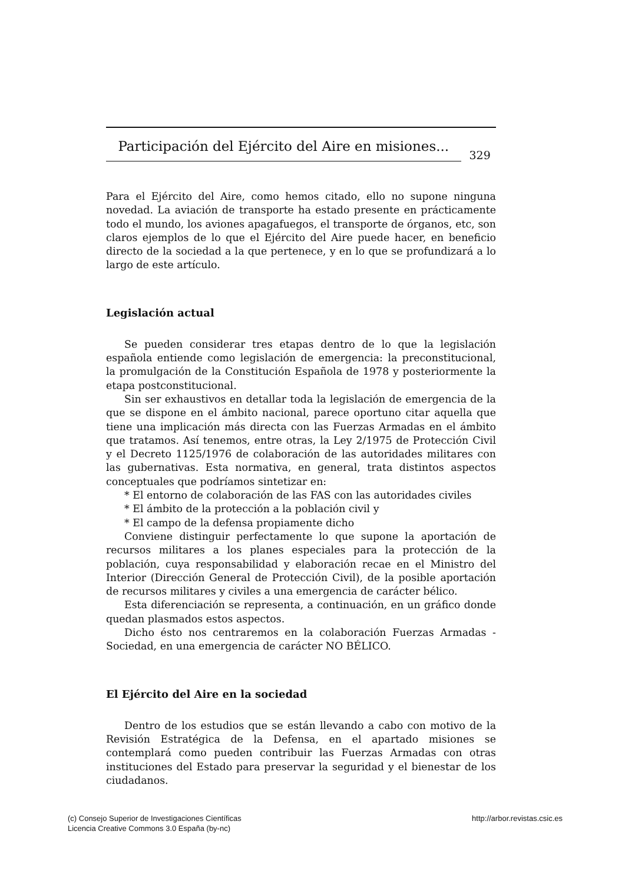Participación del Ejército del Aire en misiones...
329
Para el Ejército del Aire, como hemos citado, ello no supone ninguna novedad. La aviación de transporte ha estado presente en prácticamente todo el mundo, los aviones apagafuegos, el transporte de órganos, etc, son claros ejemplos de lo que el Ejército del Aire puede hacer, en beneficio directo de la sociedad a la que pertenece, y en lo que se profundizará a lo largo de este artículo.
Legislación actual
Se pueden considerar tres etapas dentro de lo que la legislación española entiende como legislación de emergencia: la preconstitucional, la promulgación de la Constitución Española de 1978 y posteriormente la etapa postconstitucional.
Sin ser exhaustivos en detallar toda la legislación de emergencia de la que se dispone en el ámbito nacional, parece oportuno citar aquella que tiene una implicación más directa con las Fuerzas Armadas en el ámbito que tratamos. Así tenemos, entre otras, la Ley 2/1975 de Protección Civil y el Decreto 1125/1976 de colaboración de las autoridades militares con las gubernativas. Esta normativa, en general, trata distintos aspectos conceptuales que podríamos sintetizar en:
* El entorno de colaboración de las FAS con las autoridades civiles
* El ámbito de la protección a la población civil y
* El campo de la defensa propiamente dicho
Conviene distinguir perfectamente lo que supone la aportación de recursos militares a los planes especiales para la protección de la población, cuya responsabilidad y elaboración recae en el Ministro del Interior (Dirección General de Protección Civil), de la posible aportación de recursos militares y civiles a una emergencia de carácter bélico.
Esta diferenciación se representa, a continuación, en un gráfico donde quedan plasmados estos aspectos.
Dicho ésto nos centraremos en la colaboración Fuerzas Armadas -Sociedad, en una emergencia de carácter NO BÉLICO.
El Ejército del Aire en la sociedad
Dentro de los estudios que se están llevando a cabo con motivo de la Revisión Estratégica de la Defensa, en el apartado misiones se contemplará como pueden contribuir las Fuerzas Armadas con otras instituciones del Estado para preservar la seguridad y el bienestar de los ciudadanos.
(c) Consejo Superior de Investigaciones Científicas
Licencia Creative Commons 3.0 España (by-nc)
http://arbor.revistas.csic.es